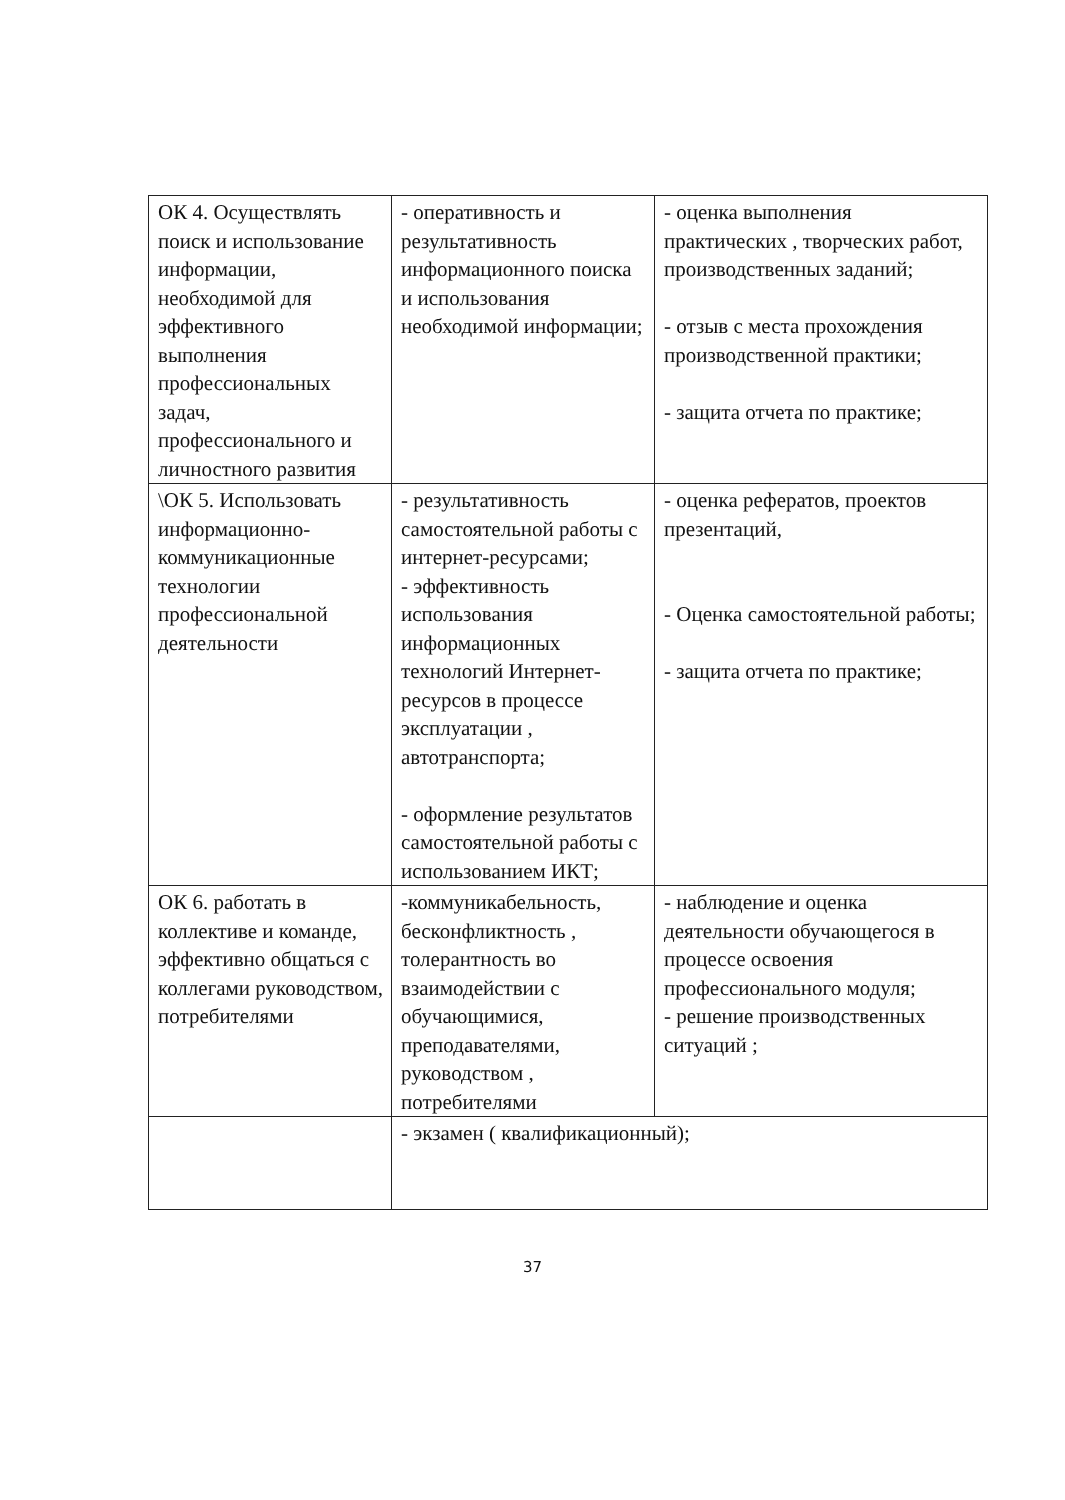| ОК 4. Осуществлять поиск и использование информации, необходимой для эффективного выполнения профессиональных задач, профессионального и личностного развития | - оперативность и результативность информационного поиска и использования необходимой информации; | - оценка выполнения практических , творческих работ, производственных заданий; - отзыв с места прохождения производственной практики; - защита отчета по практике; |
| \ОК 5. Использовать информационно-коммуникационные технологии профессиональной деятельности | - результативность самостоятельной работы с интернет-ресурсами; - эффективность использования информационных технологий Интернет-ресурсов в процессе эксплуатации , автотранспорта; - оформление результатов самостоятельной работы с использованием ИКТ; | - оценка рефератов, проектов презентаций, - Оценка самостоятельной работы; - защита отчета по практике; |
| ОК 6. работать в коллективе и команде, эффективно общаться с коллегами руководством, потребителями | -коммуникабельность, бесконфликтность , толерантность во взаимодействии с обучающимися, преподавателями, руководством , потребителями | - наблюдение и оценка деятельности обучающегося в процессе освоения профессионального модуля; - решение производственных ситуаций ; |
| | - экзамен ( квалификационный); | |
37